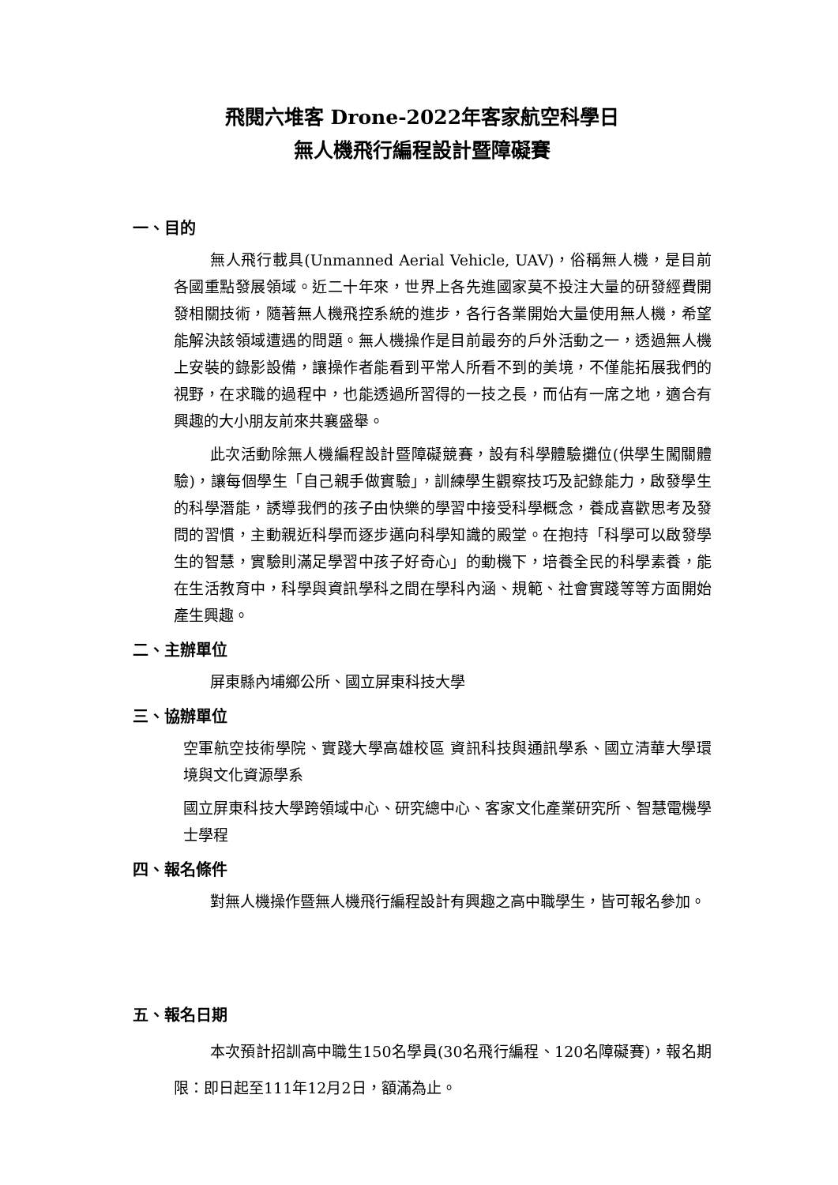飛閱六堆客 Drone-2022年客家航空科學日
無人機飛行編程設計暨障礙賽
一、目的
無人飛行載具(Unmanned Aerial Vehicle, UAV)，俗稱無人機，是目前各國重點發展領域。近二十年來，世界上各先進國家莫不投注大量的研發經費開發相關技術，隨著無人機飛控系統的進步，各行各業開始大量使用無人機，希望能解決該領域遭遇的問題。無人機操作是目前最夯的戶外活動之一，透過無人機上安裝的錄影設備，讓操作者能看到平常人所看不到的美境，不僅能拓展我們的視野，在求職的過程中，也能透過所習得的一技之長，而佔有一席之地，適合有興趣的大小朋友前來共襄盛舉。
此次活動除無人機編程設計暨障礙競賽，設有科學體驗攤位(供學生闖關體驗)，讓每個學生「自己親手做實驗」，訓練學生觀察技巧及記錄能力，啟發學生的科學潛能，誘導我們的孩子由快樂的學習中接受科學概念，養成喜歡思考及發問的習慣，主動親近科學而逐步邁向科學知識的殿堂。在抱持「科學可以啟發學生的智慧，實驗則滿足學習中孩子好奇心」的動機下，培養全民的科學素養，能在生活教育中，科學與資訊學科之間在學科內涵、規範、社會實踐等等方面開始產生興趣。
二、主辦單位
屏東縣內埔鄉公所、國立屏東科技大學
三、協辦單位
空軍航空技術學院、實踐大學高雄校區 資訊科技與通訊學系、國立清華大學環境與文化資源學系
國立屏東科技大學跨領域中心、研究總中心、客家文化產業研究所、智慧電機學士學程
四、報名條件
對無人機操作暨無人機飛行編程設計有興趣之高中職學生，皆可報名參加。
五、報名日期
本次預計招訓高中職生150名學員(30名飛行編程、120名障礙賽)，報名期限：即日起至111年12月2日，額滿為止。